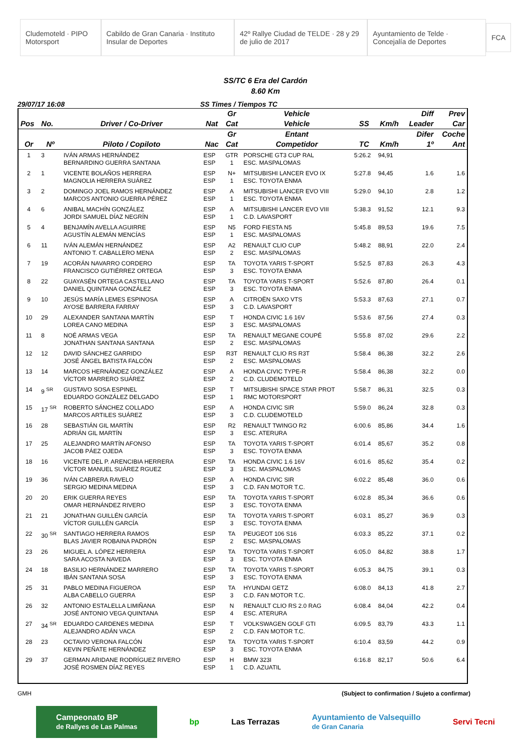Cludemoteld · PIPO Motorsport Cabildo de Gran Canaria · Instituto Insular de Deportes 42º Rallye Ciudad de TELDE · 28 y 29 de julio de 2017 Ayuntamiento de Telde · Concejalía de Deportes FCA
SS/TC 6 Era del Cardón
8.60 Km
29/07/17 16:08 SS Times / Tiempos TC
| | | | | Gr | Vehicle | | | Diff | Prev |
| --- | --- | --- | --- | --- | --- | --- | --- | --- | --- |
| Pos | No. | Driver / Co-Driver | Nat | Cat | Vehicle | SS | Km/h | Leader | Car |
| | | | | Gr | Entant | | | Difer | Coche |
| Or | Nº | Piloto / Copiloto | Nac | Cat | Competidor | TC | Km/h | 1º | Ant |
| 1 | 3 | IVÁN ARMAS HERNÁNDEZ BERNARDINO GUERRA SANTANA | ESP ESP | GTR 1 | PORSCHE GT3 CUP RAL ESC. MASPALOMAS | 5:26.2 | 94,91 | | |
| 2 | 1 | VICENTE BOLAÑOS HERRERA MAGNOLIA HERRERA SUÁREZ | ESP ESP | N+ 1 | MITSUBISHI LANCER EVO IX ESC. TOYOTA ENMA | 5:27.8 | 94,45 | 1.6 | 1.6 |
| 3 | 2 | DOMINGO JOEL RAMOS HERNÁNDEZ MARCOS ANTONIO GUERRA PÉREZ | ESP ESP | A 1 | MITSUBISHI LANCER EVO VIII ESC. TOYOTA ENMA | 5:29.0 | 94,10 | 2.8 | 1.2 |
| 4 | 6 | ANIBAL MACHÍN GONZÁLEZ JORDI SAMUEL DÍAZ NEGRÍN | ESP ESP | A 1 | MITSUBISHI LANCER EVO VIII C.D. LAVASPORT | 5:38.3 | 91,52 | 12.1 | 9.3 |
| 5 | 4 | BENJAMÍN AVELLA AGUIRRE AGUSTÍN ALEMÁN MENCÍAS | ESP ESP | N5 1 | FORD FIESTA N5 ESC. MASPALOMAS | 5:45.8 | 89,53 | 19.6 | 7.5 |
| 6 | 11 | IVÁN ALEMÁN HERNÁNDEZ ANTONIO T. CABALLERO MENA | ESP ESP | A2 2 | RENAULT CLIO CUP ESC. MASPALOMAS | 5:48.2 | 88,91 | 22.0 | 2.4 |
| 7 | 19 | ACORÁN NAVARRO CORDERO FRANCISCO GUTIÉRREZ ORTEGA | ESP ESP | TA 3 | TOYOTA YARIS T-SPORT ESC. TOYOTA ENMA | 5:52.5 | 87,83 | 26.3 | 4.3 |
| 8 | 22 | GUAYASÉN ORTEGA CASTELLANO DANIEL QUINTANA GONZÁLEZ | ESP ESP | TA 3 | TOYOTA YARIS T-SPORT ESC. TOYOTA ENMA | 5:52.6 | 87,80 | 26.4 | 0.1 |
| 9 | 10 | JESÚS MARÍA LEMES ESPINOSA AYOSE BARRERA FARRAY | ESP ESP | A 3 | CITROËN SAXO VTS C.D. LAVASPORT | 5:53.3 | 87,63 | 27.1 | 0.7 |
| 10 | 29 | ALEXANDER SANTANA MARTÍN LOREA CANO MEDINA | ESP ESP | T 3 | HONDA CIVIC 1.6 16V ESC. MASPALOMAS | 5:53.6 | 87,56 | 27.4 | 0.3 |
| 11 | 8 | NOÉ ARMAS VEGA JONATHAN SANTANA SANTANA | ESP ESP | TA 2 | RENAULT MEGANE COUPÉ ESC. MASPALOMAS | 5:55.8 | 87,02 | 29.6 | 2.2 |
| 12 | 12 | DAVID SÁNCHEZ GARRIDO JOSÉ ÁNGEL BATISTA FALCÓN | ESP ESP | R3T 2 | RENAULT CLIO RS R3T ESC. MASPALOMAS | 5:58.4 | 86,38 | 32.2 | 2.6 |
| 13 | 14 | MARCOS HERNÁNDEZ GONZÁLEZ VÍCTOR MARRERO SUÁREZ | ESP ESP | A 2 | HONDA CIVIC TYPE-R C.D. CLUDEMOTELD | 5:58.4 | 86,38 | 32.2 | 0.0 |
| 14 | 9 <sup>SR</sup> | GUSTAVO SOSA ESPINEL EDUARDO GONZÁLEZ DELGADO | ESP ESP | T 1 | MITSUBISHI SPACE STAR PROT RMC MOTORSPORT | 5:58.7 | 86,31 | 32.5 | 0.3 |
| 15 | 17 <sup>SR</sup> | ROBERTO SÁNCHEZ COLLADO MARCOS ARTILES SUÁREZ | ESP ESP | A 3 | HONDA CIVIC SIR C.D. CLUDEMOTELD | 5:59.0 | 86,24 | 32.8 | 0.3 |
| 16 | 28 | SEBASTIÁN GIL MARTÍN ADRIÁN GIL MARTÍN | ESP ESP | R2 3 | RENAULT TWINGO R2 ESC. ATERURA | 6:00.6 | 85,86 | 34.4 | 1.6 |
| 17 | 25 | ALEJANDRO MARTÍN AFONSO JACOB PÁEZ OJEDA | ESP ESP | TA 3 | TOYOTA YARIS T-SPORT ESC. TOYOTA ENMA | 6:01.4 | 85,67 | 35.2 | 0.8 |
| 18 | 16 | VICENTE DEL P. ARENCIBIA HERRERA VÍCTOR MANUEL SUÁREZ RGUEZ | ESP ESP | TA 3 | HONDA CIVIC 1.6 16V ESC. MASPALOMAS | 6:01.6 | 85,62 | 35.4 | 0.2 |
| 19 | 36 | IVÁN CABRERA RAVELO SERGIO MEDINA MEDINA | ESP ESP | A 3 | HONDA CIVIC SIR C.D. FAN MOTOR T.C. | 6:02.2 | 85,48 | 36.0 | 0.6 |
| 20 | 20 | ERIK GUERRA REYES OMAR HERNÁNDEZ RIVERO | ESP ESP | TA 3 | TOYOTA YARIS T-SPORT ESC. TOYOTA ENMA | 6:02.8 | 85,34 | 36.6 | 0.6 |
| 21 | 21 | JONATHAN GUILLÉN GARCÍA VÍCTOR GUILLÉN GARCÍA | ESP ESP | TA 3 | TOYOTA YARIS T-SPORT ESC. TOYOTA ENMA | 6:03.1 | 85,27 | 36.9 | 0.3 |
| 22 | 30 <sup>SR</sup> | SANTIAGO HERRERA RAMOS BLAS JAVIER ROBAINA PADRÓN | ESP ESP | TA 2 | PEUGEOT 106 S16 ESC. MASPALOMAS | 6:03.3 | 85,22 | 37.1 | 0.2 |
| 23 | 26 | MIGUEL A. LÓPEZ HERRERA SARA ACOSTA NAVEDA | ESP ESP | TA 3 | TOYOTA YARIS T-SPORT ESC. TOYOTA ENMA | 6:05.0 | 84,82 | 38.8 | 1.7 |
| 24 | 18 | BASILIO HERNÁNDEZ MARRERO IBÁN SANTANA SOSA | ESP ESP | TA 3 | TOYOTA YARIS T-SPORT ESC. TOYOTA ENMA | 6:05.3 | 84,75 | 39.1 | 0.3 |
| 25 | 31 | PABLO MEDINA FIGUEROA ALBA CABELLO GUERRA | ESP ESP | TA 3 | HYUNDAI GETZ C.D. FAN MOTOR T.C. | 6:08.0 | 84,13 | 41.8 | 2.7 |
| 26 | 32 | ANTONIO ESTALELLA LIMIÑANA JOSÉ ANTONIO VEGA QUINTANA | ESP ESP | N 4 | RENAULT CLIO RS 2.0 RAG ESC. ATERURA | 6:08.4 | 84,04 | 42.2 | 0.4 |
| 27 | 34 <sup>SR</sup> | EDUARDO CARDENES MEDINA ALEJANDRO ADÁN VACA | ESP ESP | T 2 | VOLKSWAGEN GOLF GTI C.D. FAN MOTOR T.C. | 6:09.5 | 83,79 | 43.3 | 1.1 |
| 28 | 23 | OCTAVIO VERONA FALCÓN KEVIN PEÑATE HERNÁNDEZ | ESP ESP | TA 3 | TOYOTA YARIS T-SPORT ESC. TOYOTA ENMA | 6:10.4 | 83,59 | 44.2 | 0.9 |
| 29 | 37 | GERMAN ARIDANE RODRÍGUEZ RIVERO JOSÉ ROSMEN DÍAZ REYES | ESP ESP | H 1 | BMW 323I C.D. AZUATIL | 6:16.8 | 82,17 | 50.6 | 6.4 |
GMH (Subject to confirmation / Sujeto a confirmar)
Campeonato BP
de Rallyes de Las Palmas bp Las Terrazas Ayuntamiento de Valsequillo
de Gran Canaria Servi Tecni